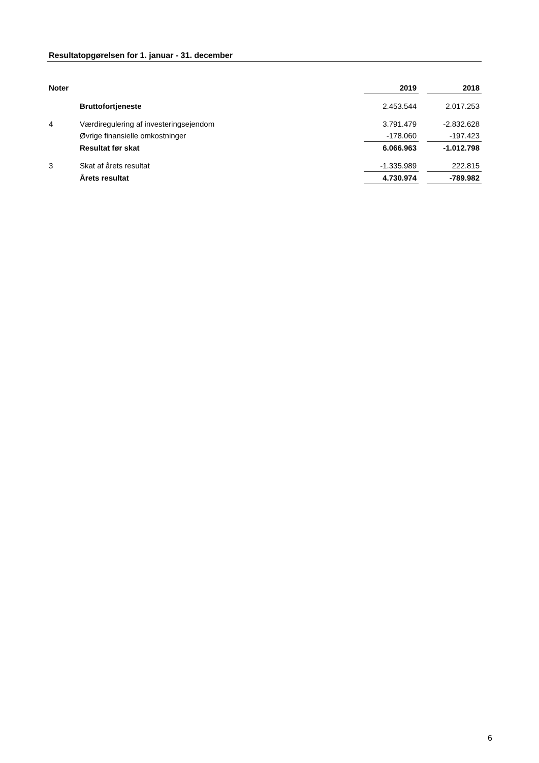Resultatopgørelsen for 1. januar - 31. december
| Noter | | 2019 | | 2018 |
| --- | --- | --- | --- | --- |
| | Bruttofortjeneste | 2.453.544 | | 2.017.253 |
| 4 | Værdiregulering af investeringsejendom | 3.791.479 | | -2.832.628 |
| | Øvrige finansielle omkostninger | -178.060 | | -197.423 |
| | Resultat før skat | 6.066.963 | | -1.012.798 |
| 3 | Skat af årets resultat | -1.335.989 | | 222.815 |
| | Årets resultat | 4.730.974 | | -789.982 |
6